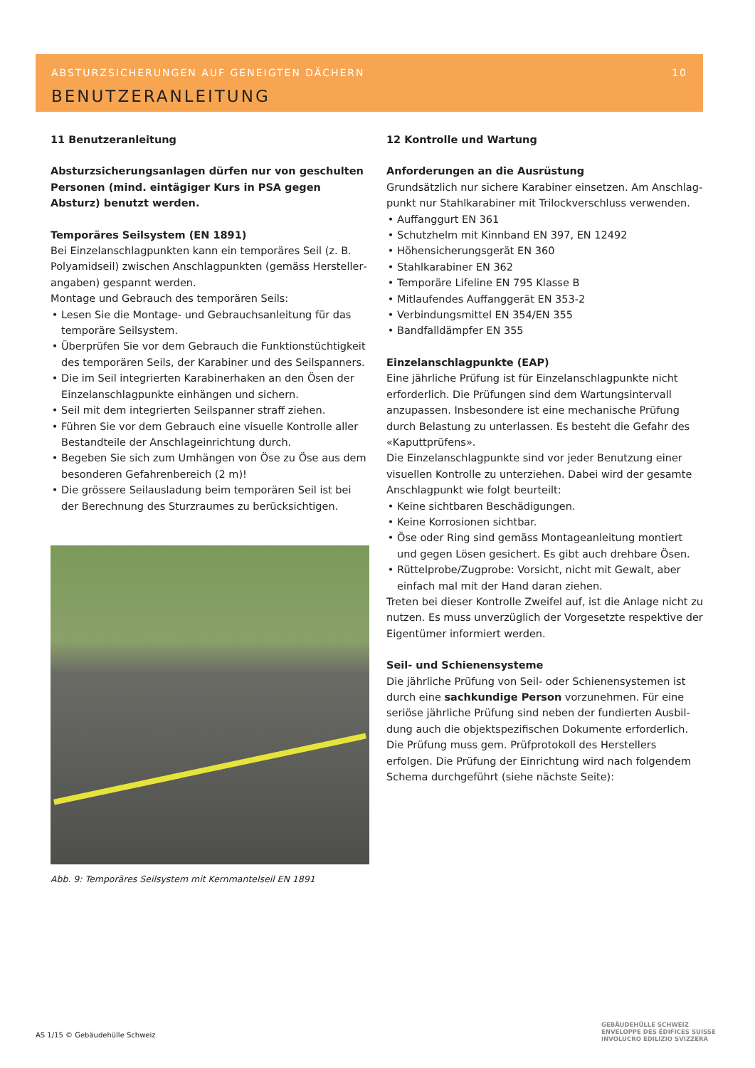ABSTURZSICHERUNGEN AUF GENEIGTEN DÄCHERN 10
BENUTZERANLEITUNG
11 Benutzeranleitung
Absturzsicherungsanlagen dürfen nur von geschulten Personen (mind. eintägiger Kurs in PSA gegen Absturz) benutzt werden.
Temporäres Seilsystem (EN 1891)
Bei Einzelanschlagpunkten kann ein temporäres Seil (z. B. Polyamidseil) zwischen Anschlagpunkten (gemäss Hersteller­angaben) gespannt werden.
Montage und Gebrauch des temporären Seils:
Lesen Sie die Montage- und Gebrauchsanleitung für das temporäre Seilsystem.
Überprüfen Sie vor dem Gebrauch die Funktionstüchtigkeit des temporären Seils, der Karabiner und des Seilspanners.
Die im Seil integrierten Karabinerhaken an den Ösen der Einzelanschlagpunkte einhängen und sichern.
Seil mit dem integrierten Seilspanner straff ziehen.
Führen Sie vor dem Gebrauch eine visuelle Kontrolle aller Bestandteile der Anschlageinrichtung durch.
Begeben Sie sich zum Umhängen von Öse zu Öse aus dem besonderen Gefahrenbereich (2 m)!
Die grössere Seilausladung beim temporären Seil ist bei der Berechnung des Sturzraumes zu berücksichtigen.
Abb. 9: Temporäres Seilsystem mit Kernmantelseil EN 1891
12 Kontrolle und Wartung
Anforderungen an die Ausrüstung
Grundsätzlich nur sichere Karabiner einsetzen. Am Anschlag­punkt nur Stahlkarabiner mit Trilockverschluss verwenden.
Auffanggurt EN 361
Schutzhelm mit Kinnband EN 397, EN 12492
Höhensicherungsgerät EN 360
Stahlkarabiner EN 362
Temporäre Lifeline EN 795 Klasse B
Mitlaufendes Auffanggerät EN 353-2
Verbindungsmittel EN 354/EN 355
Bandfalldämpfer EN 355
Einzelanschlagpunkte (EAP)
Eine jährliche Prüfung ist für Einzelanschlagpunkte nicht erforderlich. Die Prüfungen sind dem Wartungsintervall anzupassen. Insbesondere ist eine mechanische Prüfung durch Belastung zu unterlassen. Es besteht die Gefahr des «Kaputtprüfens».
Die Einzelanschlagpunkte sind vor jeder Benutzung einer visuellen Kontrolle zu unterziehen. Dabei wird der gesamte Anschlagpunkt wie folgt beurteilt:
Keine sichtbaren Beschädigungen.
Keine Korrosionen sichtbar.
Öse oder Ring sind gemäss Montageanleitung montiert und gegen Lösen gesichert. Es gibt auch drehbare Ösen.
Rüttelprobe/Zugprobe: Vorsicht, nicht mit Gewalt, aber einfach mal mit der Hand daran ziehen.
Treten bei dieser Kontrolle Zweifel auf, ist die Anlage nicht zu nutzen. Es muss unverzüglich der Vorgesetzte respektive der Eigentümer informiert werden.
Seil- und Schienensysteme
Die jährliche Prüfung von Seil- oder Schienensystemen ist durch eine sachkundige Person vorzunehmen. Für eine seriöse jährliche Prüfung sind neben der fundierten Ausbil­dung auch die objektspezifischen Dokumente erforderlich. Die Prüfung muss gem. Prüfprotokoll des Herstellers erfolgen. Die Prüfung der Einrichtung wird nach folgendem Schema durchgeführt (siehe nächste Seite):
AS 1/15 © Gebäudehülle Schweiz
GEBÄUDEHÜLLE SCHWEIZ
ENVELOPPE DES ÉDIFICES SUISSE
INVOLUCRO EDILIZIO SVIZZERA